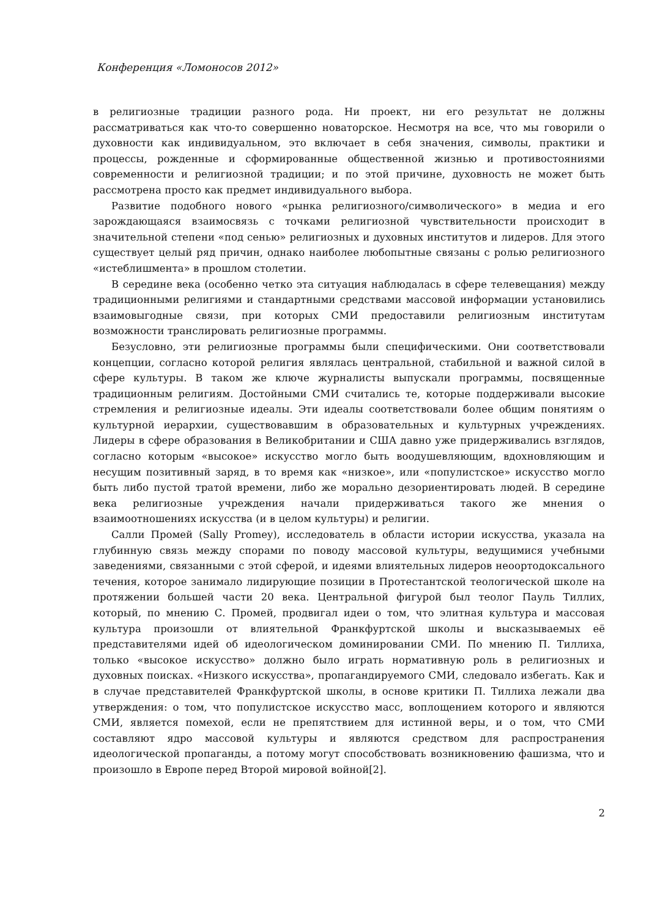Конференция «Ломоносов 2012»
в религиозные традиции разного рода. Ни проект, ни его результат не должны рассматриваться как что-то совершенно новаторское. Несмотря на все, что мы говорили о духовности как индивидуальном, это включает в себя значения, символы, практики и процессы, рожденные и сформированные общественной жизнью и противостояниями современности и религиозной традиции; и по этой причине, духовность не может быть рассмотрена просто как предмет индивидуального выбора.
Развитие подобного нового «рынка религиозного/символического» в медиа и его зарождающаяся взаимосвязь с точками религиозной чувствительности происходит в значительной степени «под сенью» религиозных и духовных институтов и лидеров. Для этого существует целый ряд причин, однако наиболее любопытные связаны с ролью религиозного «истеблишмента» в прошлом столетии.
В середине века (особенно четко эта ситуация наблюдалась в сфере телевещания) между традиционными религиями и стандартными средствами массовой информации установились взаимовыгодные связи, при которых СМИ предоставили религиозным институтам возможности транслировать религиозные программы.
Безусловно, эти религиозные программы были специфическими. Они соответствовали концепции, согласно которой религия являлась центральной, стабильной и важной силой в сфере культуры. В таком же ключе журналисты выпускали программы, посвященные традиционным религиям. Достойными СМИ считались те, которые поддерживали высокие стремления и религиозные идеалы. Эти идеалы соответствовали более общим понятиям о культурной иерархии, существовавшим в образовательных и культурных учреждениях. Лидеры в сфере образования в Великобритании и США давно уже придерживались взглядов, согласно которым «высокое» искусство могло быть воодушевляющим, вдохновляющим и несущим позитивный заряд, в то время как «низкое», или «популистское» искусство могло быть либо пустой тратой времени, либо же морально дезориентировать людей. В середине века религиозные учреждения начали придерживаться такого же мнения о взаимоотношениях искусства (и в целом культуры) и религии.
Салли Промей (Sally Promey), исследователь в области истории искусства, указала на глубинную связь между спорами по поводу массовой культуры, ведущимися учебными заведениями, связанными с этой сферой, и идеями влиятельных лидеров неоортодоксального течения, которое занимало лидирующие позиции в Протестантской теологической школе на протяжении большей части 20 века. Центральной фигурой был теолог Пауль Тиллих, который, по мнению С. Промей, продвигал идеи о том, что элитная культура и массовая культура произошли от влиятельной Франкфуртской школы и высказываемых её представителями идей об идеологическом доминировании СМИ. По мнению П. Тиллиха, только «высокое искусство» должно было играть нормативную роль в религиозных и духовных поисках. «Низкого искусства», пропагандируемого СМИ, следовало избегать. Как и в случае представителей Франкфуртской школы, в основе критики П. Тиллиха лежали два утверждения: о том, что популистское искусство масс, воплощением которого и являются СМИ, является помехой, если не препятствием для истинной веры, и о том, что СМИ составляют ядро массовой культуры и являются средством для распространения идеологической пропаганды, а потому могут способствовать возникновению фашизма, что и произошло в Европе перед Второй мировой войной[2].
2